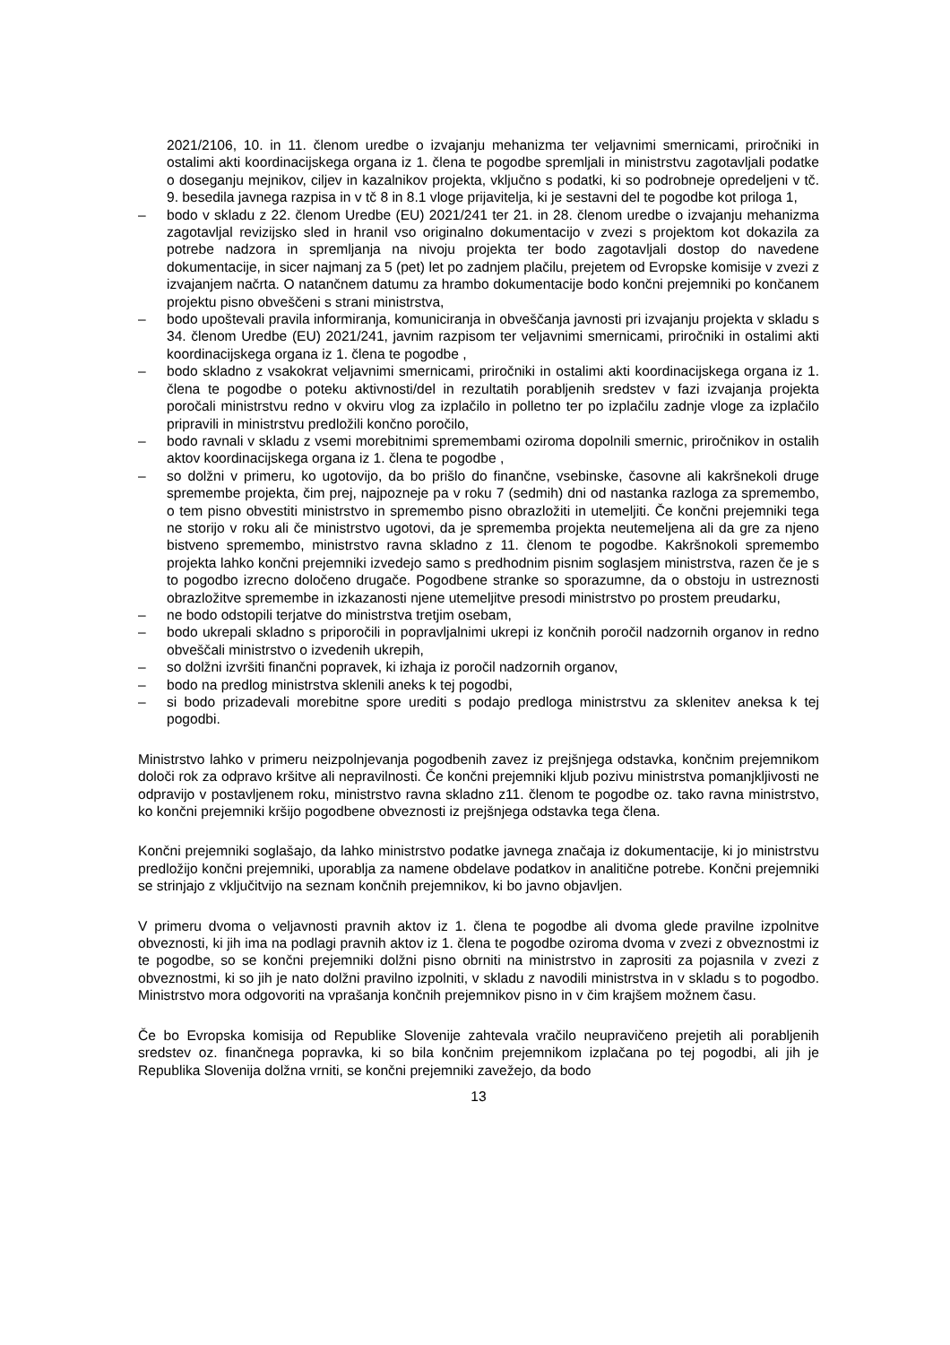2021/2106, 10. in 11. členom uredbe o izvajanju mehanizma ter veljavnimi smernicami, priročniki in ostalimi akti koordinacijskega organa iz 1. člena te pogodbe spremljali in ministrstvu zagotavljali podatke o doseganju mejnikov, ciljev in kazalnikov projekta, vključno s podatki, ki so podrobneje opredeljeni v tč. 9. besedila javnega razpisa in v tč 8 in 8.1 vloge prijavitelja, ki je sestavni del te pogodbe kot priloga 1,
– bodo v skladu z 22. členom Uredbe (EU) 2021/241 ter 21. in 28. členom uredbe o izvajanju mehanizma zagotavljal revizijsko sled in hranil vso originalno dokumentacijo v zvezi s projektom kot dokazila za potrebe nadzora in spremljanja na nivoju projekta ter bodo zagotavljali dostop do navedene dokumentacije, in sicer najmanj za 5 (pet) let po zadnjem plačilu, prejetem od Evropske komisije v zvezi z izvajanjem načrta. O natančnem datumu za hrambo dokumentacije bodo končni prejemniki po končanem projektu pisno obveščeni s strani ministrstva,
– bodo upoštevali pravila informiranja, komuniciranja in obveščanja javnosti pri izvajanju projekta v skladu s 34. členom Uredbe (EU) 2021/241, javnim razpisom ter veljavnimi smernicami, priročniki in ostalimi akti koordinacijskega organa iz 1. člena te pogodbe ,
– bodo skladno z vsakokrat veljavnimi smernicami, priročniki in ostalimi akti koordinacijskega organa iz 1. člena te pogodbe o poteku aktivnosti/del in rezultatih porabljenih sredstev v fazi izvajanja projekta poročali ministrstvu redno v okviru vlog za izplačilo in polletno ter po izplačilu zadnje vloge za izplačilo pripravili in ministrstvu predložili končno poročilo,
– bodo ravnali v skladu z vsemi morebitnimi spremembami oziroma dopolnili smernic, priročnikov in ostalih aktov koordinacijskega organa iz 1. člena te pogodbe ,
– so dolžni v primeru, ko ugotovijo, da bo prišlo do finančne, vsebinske, časovne ali kakršnekoli druge spremembe projekta, čim prej, najpozneje pa v roku 7 (sedmih) dni od nastanka razloga za spremembo, o tem pisno obvestiti ministrstvo in spremembo pisno obrazložiti in utemeljiti. Če končni prejemniki tega ne storijo v roku ali če ministrstvo ugotovi, da je sprememba projekta neutemeljena ali da gre za njeno bistveno spremembo, ministrstvo ravna skladno z 11. členom te pogodbe. Kakršnokoli spremembo projekta lahko končni prejemniki izvedejo samo s predhodnim pisnim soglasjem ministrstva, razen če je s to pogodbo izrecno določeno drugače. Pogodbene stranke so sporazumne, da o obstoju in ustreznosti obrazložitve spremembe in izkazanosti njene utemeljitve presodi ministrstvo po prostem preudarku,
– ne bodo odstopili terjatve do ministrstva tretjim osebam,
– bodo ukrepali skladno s priporočili in popravljalnimi ukrepi iz končnih poročil nadzornih organov in redno obveščali ministrstvo o izvedenih ukrepih,
– so dolžni izvršiti finančni popravek, ki izhaja iz poročil nadzornih organov,
– bodo na predlog ministrstva sklenili aneks k tej pogodbi,
– si bodo prizadevali morebitne spore urediti s podajo predloga ministrstvu za sklenitev aneksa k tej pogodbi.
Ministrstvo lahko v primeru neizpolnjevanja pogodbenih zavez iz prejšnjega odstavka, končnim prejemnikom določi rok za odpravo kršitve ali nepravilnosti. Če končni prejemniki kljub pozivu ministrstva pomanjkljivosti ne odpravijo v postavljenem roku, ministrstvo ravna skladno z11. členom te pogodbe oz. tako ravna ministrstvo, ko končni prejemniki kršijo pogodbene obveznosti iz prejšnjega odstavka tega člena.
Končni prejemniki soglašajo, da lahko ministrstvo podatke javnega značaja iz dokumentacije, ki jo ministrstvu predložijo končni prejemniki, uporablja za namene obdelave podatkov in analitične potrebe. Končni prejemniki se strinjajo z vključitvijo na seznam končnih prejemnikov, ki bo javno objavljen.
V primeru dvoma o veljavnosti pravnih aktov iz 1. člena te pogodbe ali dvoma glede pravilne izpolnitve obveznosti, ki jih ima na podlagi pravnih aktov iz 1. člena te pogodbe oziroma dvoma v zvezi z obveznostmi iz te pogodbe, so se končni prejemniki dolžni pisno obrniti na ministrstvo in zaprositi za pojasnila v zvezi z obveznostmi, ki so jih je nato dolžni pravilno izpolniti, v skladu z navodili ministrstva in v skladu s to pogodbo. Ministrstvo mora odgovoriti na vprašanja končnih prejemnikov pisno in v čim krajšem možnem času.
Če bo Evropska komisija od Republike Slovenije zahtevala vračilo neupravičeno prejetih ali porabljenih sredstev oz. finančnega popravka, ki so bila končnim prejemnikom izplačana po tej pogodbi, ali jih je Republika Slovenija dolžna vrniti, se končni prejemniki zavežejo, da bodo
13